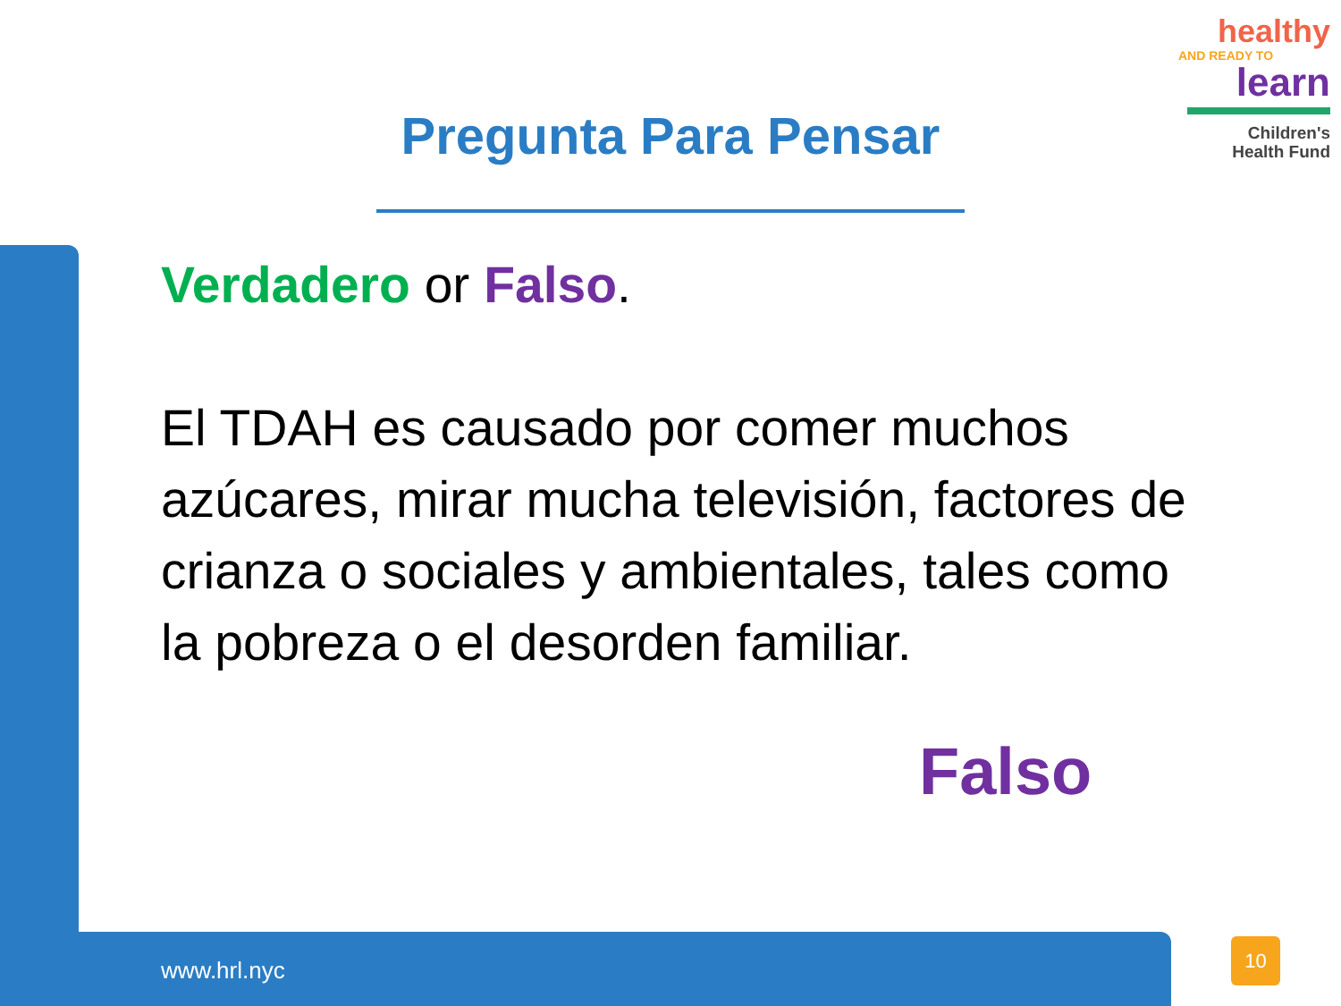healthy
AND READY TO
learn
Children's
Health Fund
Pregunta Para Pensar
Verdadero or Falso.
El TDAH es causado por comer muchos azúcares, mirar mucha televisión, factores de crianza o sociales y ambientales, tales como la pobreza o el desorden familiar.
Falso
www.hrl.nyc
10